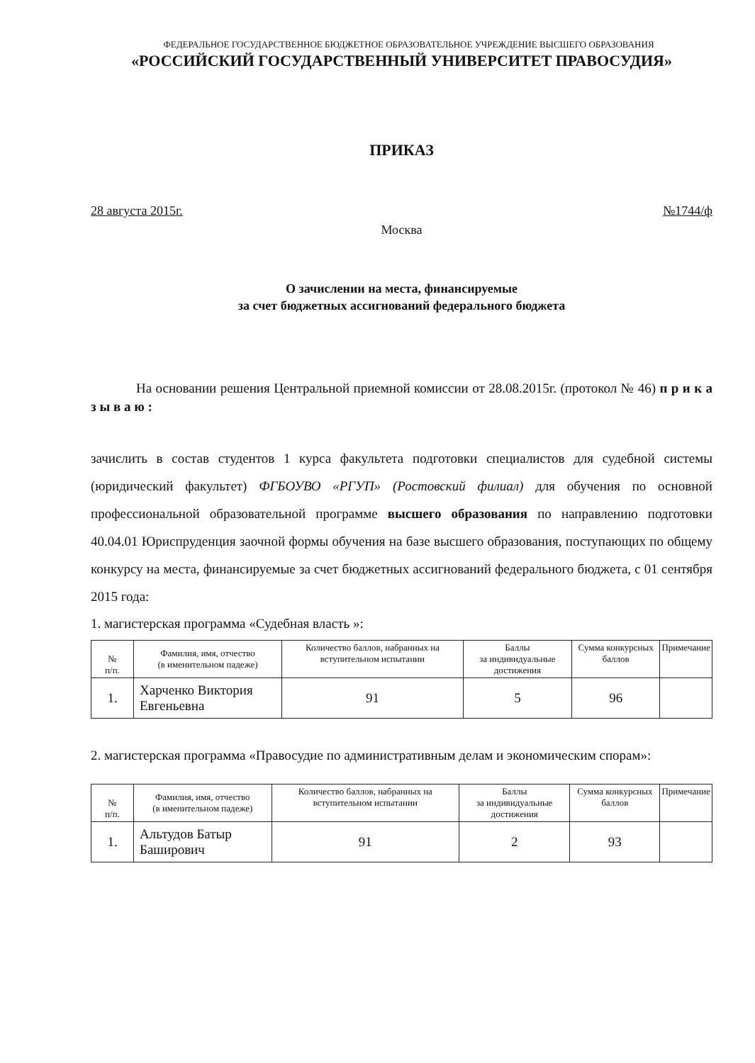ФЕДЕРАЛЬНОЕ ГОСУДАРСТВЕННОЕ БЮДЖЕТНОЕ ОБРАЗОВАТЕЛЬНОЕ УЧРЕЖДЕНИЕ ВЫСШЕГО ОБРАЗОВАНИЯ
«РОССИЙСКИЙ ГОСУДАРСТВЕННЫЙ УНИВЕРСИТЕТ ПРАВОСУДИЯ»
ПРИКАЗ
28 августа 2015г. №1744/ф
Москва
О зачислении на места, финансируемые
за счет бюджетных ассигнований федерального бюджета
На основании решения Центральной приемной комиссии от 28.08.2015г. (протокол № 46) п р и к а з ы в а ю :
зачислить в состав студентов 1 курса факультета подготовки специалистов для судебной системы (юридический факультет) ФГБОУВО «РГУП» (Ростовский филиал) для обучения по основной профессиональной образовательной программе высшего образования по направлению подготовки 40.04.01 Юриспруденция заочной формы обучения на базе высшего образования, поступающих по общему конкурсу на места, финансируемые за счет бюджетных ассигнований федерального бюджета, с 01 сентября 2015 года:
1. магистерская программа «Судебная власть »:
| № п/п. | Фамилия, имя, отчество (в именительном падеже) | Количество баллов, набранных на вступительном испытании | Баллы за индивидуальные достижения | Сумма конкурсных баллов | Примечание |
| --- | --- | --- | --- | --- | --- |
| 1. | Харченко Виктория Евгеньевна | 91 | 5 | 96 | |
2. магистерская программа «Правосудие по административным делам и экономическим спорам»:
| № п/п. | Фамилия, имя, отчество (в именительном падеже) | Количество баллов, набранных на вступительном испытании | Баллы за индивидуальные достижения | Сумма конкурсных баллов | Примечание |
| --- | --- | --- | --- | --- | --- |
| 1. | Альтудов Батыр Баширович | 91 | 2 | 93 | |